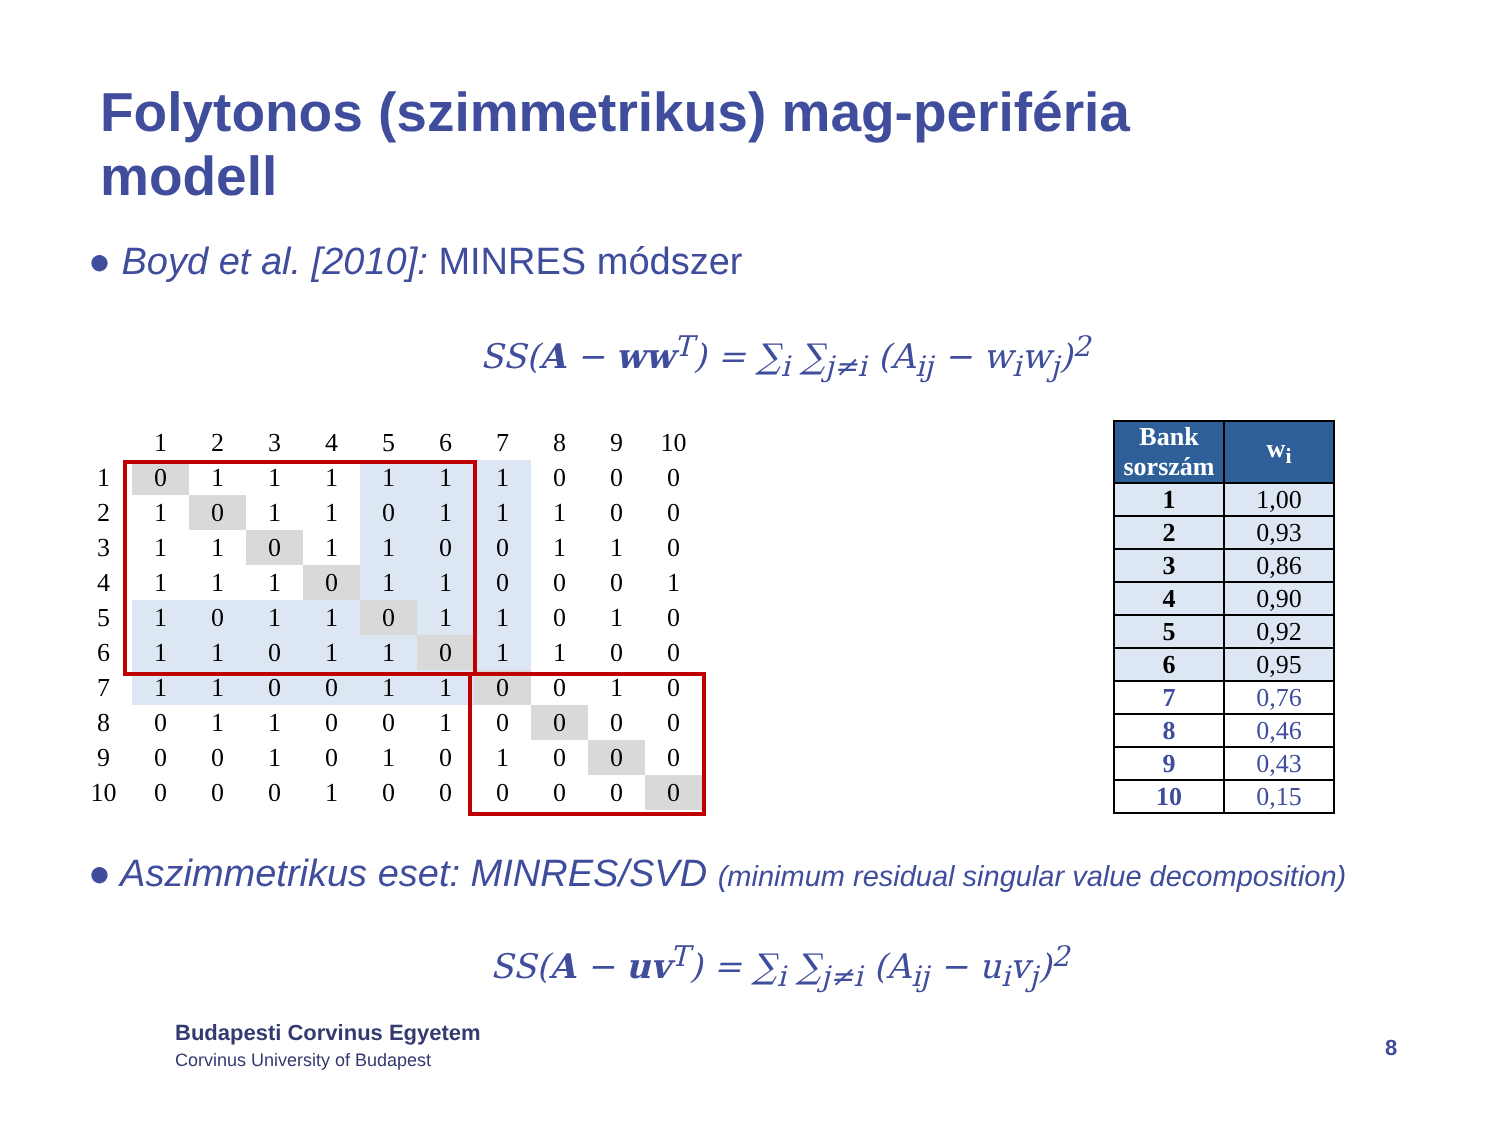Folytonos (szimmetrikus) mag-periféria modell
● Boyd et al. [2010]: MINRES módszer
SS(A − ww<sup>T</sup>) = ∑<sub>i</sub> ∑<sub>j≠i</sub> (A<sub>ij</sub> − w<sub>i</sub>w<sub>j</sub>)<sup>2</sup>
| | 1 | 2 | 3 | 4 | 5 | 6 | 7 | 8 | 9 | 10 |
| 1 | 0 | 1 | 1 | 1 | 1 | 1 | 1 | 0 | 0 | 0 |
| 2 | 1 | 0 | 1 | 1 | 0 | 1 | 1 | 1 | 0 | 0 |
| 3 | 1 | 1 | 0 | 1 | 1 | 0 | 0 | 1 | 1 | 0 |
| 4 | 1 | 1 | 1 | 0 | 1 | 1 | 0 | 0 | 0 | 1 |
| 5 | 1 | 0 | 1 | 1 | 0 | 1 | 1 | 0 | 1 | 0 |
| 6 | 1 | 1 | 0 | 1 | 1 | 0 | 1 | 1 | 0 | 0 |
| 7 | 1 | 1 | 0 | 0 | 1 | 1 | 0 | 0 | 1 | 0 |
| 8 | 0 | 1 | 1 | 0 | 0 | 1 | 0 | 0 | 0 | 0 |
| 9 | 0 | 0 | 1 | 0 | 1 | 0 | 1 | 0 | 0 | 0 |
| 10 | 0 | 0 | 0 | 1 | 0 | 0 | 0 | 0 | 0 | 0 |
| Bank sorszám | w<sub>i</sub> |
| --- | --- |
| 1 | 1,00 |
| 2 | 0,93 |
| 3 | 0,86 |
| 4 | 0,90 |
| 5 | 0,92 |
| 6 | 0,95 |
| 7 | 0,76 |
| 8 | 0,46 |
| 9 | 0,43 |
| 10 | 0,15 |
● Aszimmetrikus eset: MINRES/SVD (minimum residual singular value decomposition)
SS(A − uv<sup>T</sup>) = ∑<sub>i</sub> ∑<sub>j≠i</sub> (A<sub>ij</sub> − u<sub>i</sub>v<sub>j</sub>)<sup>2</sup>
Budapesti Corvinus Egyetem
Corvinus University of Budapest
8